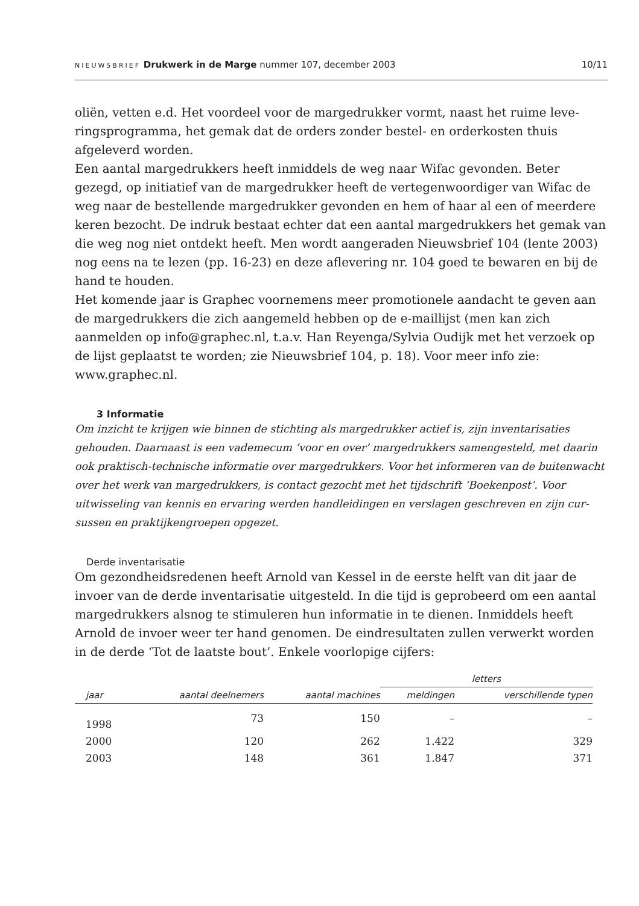NIEUWSBRIEF Drukwerk in de Marge nummer 107, december 2003 10/11
oliën, vetten e.d. Het voordeel voor de margedrukker vormt, naast het ruime leve­ringsprogramma, het gemak dat de orders zonder bestel- en orderkosten thuis afgeleverd worden.
Een aantal margedrukkers heeft inmiddels de weg naar Wifac gevonden. Beter gezegd, op initiatief van de margedrukker heeft de vertegenwoordiger van Wifac de weg naar de bestellende margedrukker gevonden en hem of haar al een of meer­dere keren bezocht. De indruk bestaat echter dat een aantal margedrukkers het gemak van die weg nog niet ontdekt heeft. Men wordt aangeraden Nieuwsbrief 104 (lente 2003) nog eens na te lezen (pp. 16-23) en deze aflevering nr. 104 goed te bewa­ren en bij de hand te houden.
Het komende jaar is Graphec voornemens meer promotionele aandacht te geven aan de margedrukkers die zich aangemeld hebben op de e-maillijst (men kan zich aanmelden op info@graphec.nl, t.a.v. Han Reyenga/Sylvia Oudijk met het verzoek op de lijst geplaatst te worden; zie Nieuwsbrief 104, p. 18). Voor meer info zie: www.graphec.nl.
3 Informatie
Om inzicht te krijgen wie binnen de stichting als margedrukker actief is, zijn inventarisaties gehouden. Daarnaast is een vademecum ‘voor en over’ margedrukkers samengesteld, met daarin ook praktisch-technische informatie over margedrukkers. Voor het informeren van de buiten­wacht over het werk van margedrukkers, is contact gezocht met het tijdschrift ‘Boekenpost’. Voor uitwisseling van kennis en ervaring werden handleidingen en verslagen geschreven en zijn cur­sussen en praktijkengroepen opgezet.
Derde inventarisatie
Om gezondheidsredenen heeft Arnold van Kessel in de eerste helft van dit jaar de invoer van de derde inventarisatie uitgesteld. In die tijd is geprobeerd om een aan­tal margedrukkers alsnog te stimuleren hun informatie in te dienen. Inmiddels heeft Arnold de invoer weer ter hand genomen. De eindresultaten zullen verwerkt worden in de derde ‘Tot de laatste bout’. Enkele voorlopige cijfers:
| | | | letters | |
| --- | --- | --- | --- | --- |
| jaar | aantal deelnemers | aantal machines | meldingen | verschillende typen |
| 1998 | 73 | 150 | – | – |
| 2000 | 120 | 262 | 1.422 | 329 |
| 2003 | 148 | 361 | 1.847 | 371 |